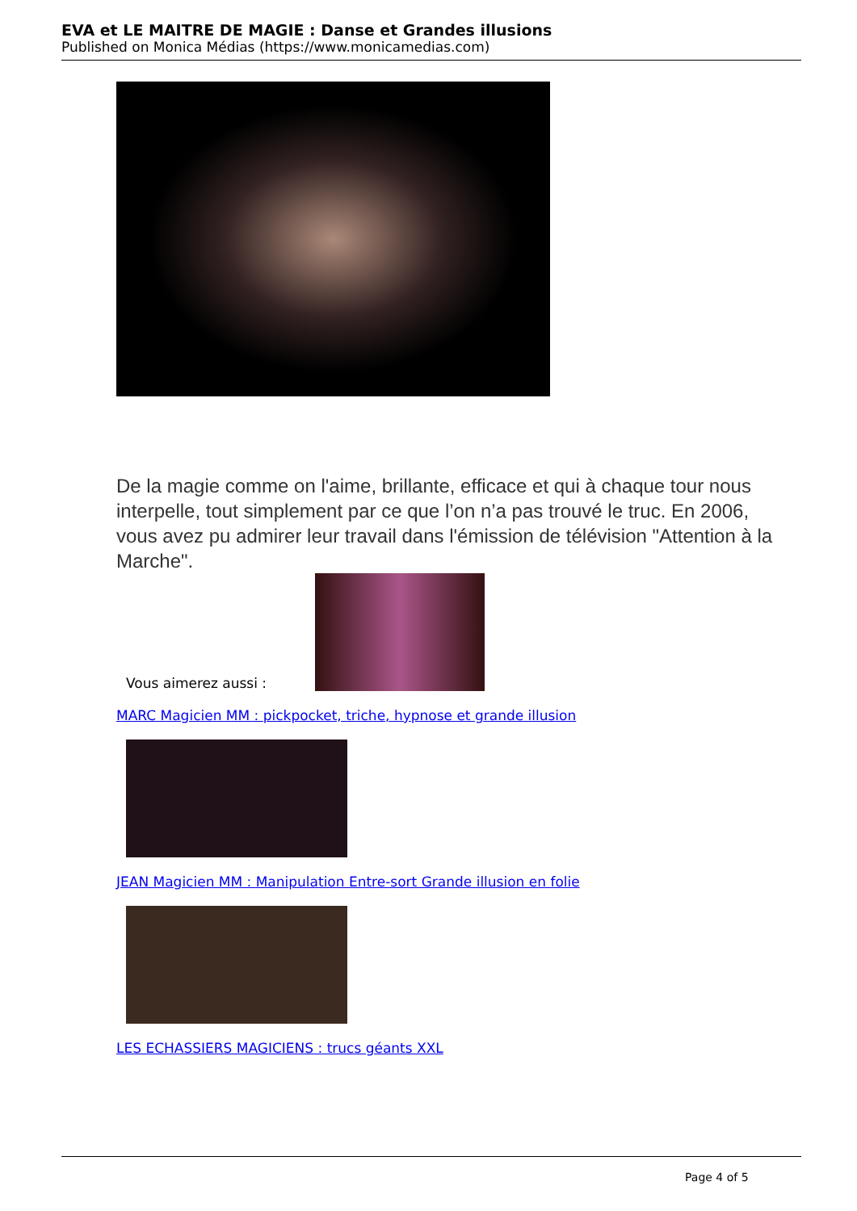EVA et LE MAITRE DE MAGIE : Danse et Grandes illusions
Published on Monica Médias (https://www.monicamedias.com)
De la magie comme on l'aime, brillante, efficace et qui à chaque tour nous interpelle, tout simplement par ce que l’on n’a pas trouvé le truc. En 2006, vous avez pu admirer leur travail dans l'émission de télévision "Attention à la Marche".
Vous aimerez aussi :
MARC Magicien MM : pickpocket, triche, hypnose et grande illusion
JEAN Magicien MM : Manipulation Entre-sort Grande illusion en folie
LES ECHASSIERS MAGICIENS : trucs géants XXL
Page 4 of 5